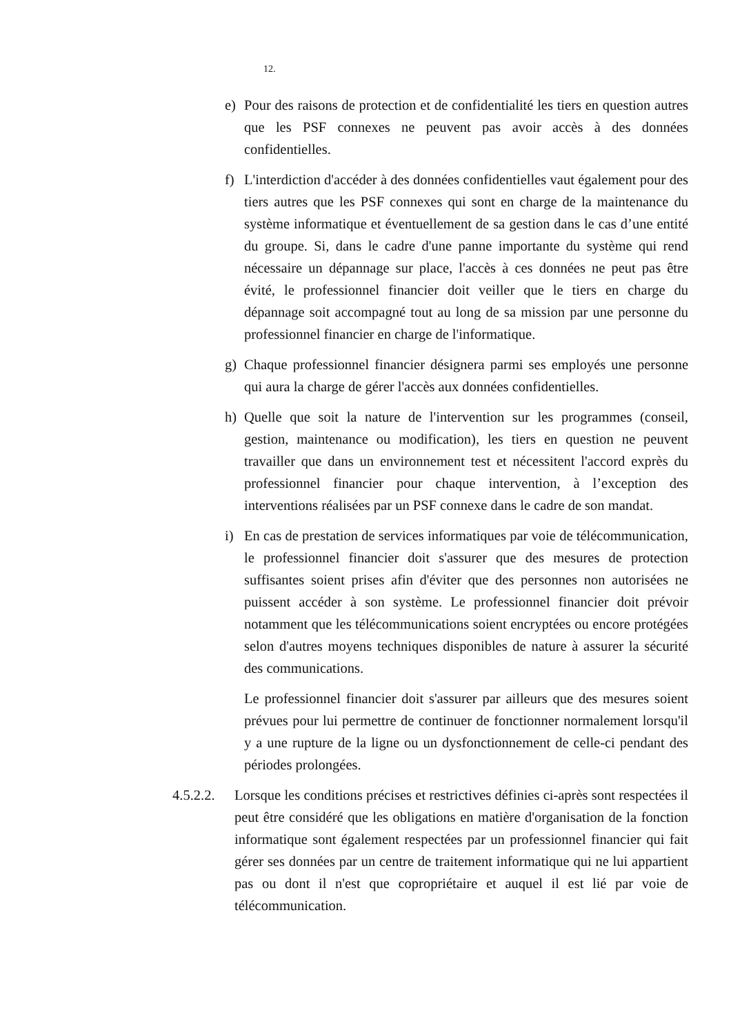12.
e) Pour des raisons de protection et de confidentialité les tiers en question autres que les PSF connexes ne peuvent pas avoir accès à des données confidentielles.
f) L'interdiction d'accéder à des données confidentielles vaut également pour des tiers autres que les PSF connexes qui sont en charge de la maintenance du système informatique et éventuellement de sa gestion dans le cas d’une entité du groupe. Si, dans le cadre d'une panne importante du système qui rend nécessaire un dépannage sur place, l'accès à ces données ne peut pas être évité, le professionnel financier doit veiller que le tiers en charge du dépannage soit accompagné tout au long de sa mission par une personne du professionnel financier en charge de l'informatique.
g) Chaque professionnel financier désignera parmi ses employés une personne qui aura la charge de gérer l'accès aux données confidentielles.
h) Quelle que soit la nature de l'intervention sur les programmes (conseil, gestion, maintenance ou modification), les tiers en question ne peuvent travailler que dans un environnement test et nécessitent l'accord exprès du professionnel financier pour chaque intervention, à l’exception des interventions réalisées par un PSF connexe dans le cadre de son mandat.
i) En cas de prestation de services informatiques par voie de télécommunication, le professionnel financier doit s'assurer que des mesures de protection suffisantes soient prises afin d'éviter que des personnes non autorisées ne puissent accéder à son système. Le professionnel financier doit prévoir notamment que les télécommunications soient encryptées ou encore protégées selon d'autres moyens techniques disponibles de nature à assurer la sécurité des communications.
Le professionnel financier doit s'assurer par ailleurs que des mesures soient prévues pour lui permettre de continuer de fonctionner normalement lorsqu'il y a une rupture de la ligne ou un dysfonctionnement de celle-ci pendant des périodes prolongées.
4.5.2.2.
Lorsque les conditions précises et restrictives définies ci-après sont respectées il peut être considéré que les obligations en matière d'organisation de la fonction informatique sont également respectées par un professionnel financier qui fait gérer ses données par un centre de traitement informatique qui ne lui appartient pas ou dont il n'est que copropriétaire et auquel il est lié par voie de télécommunication.